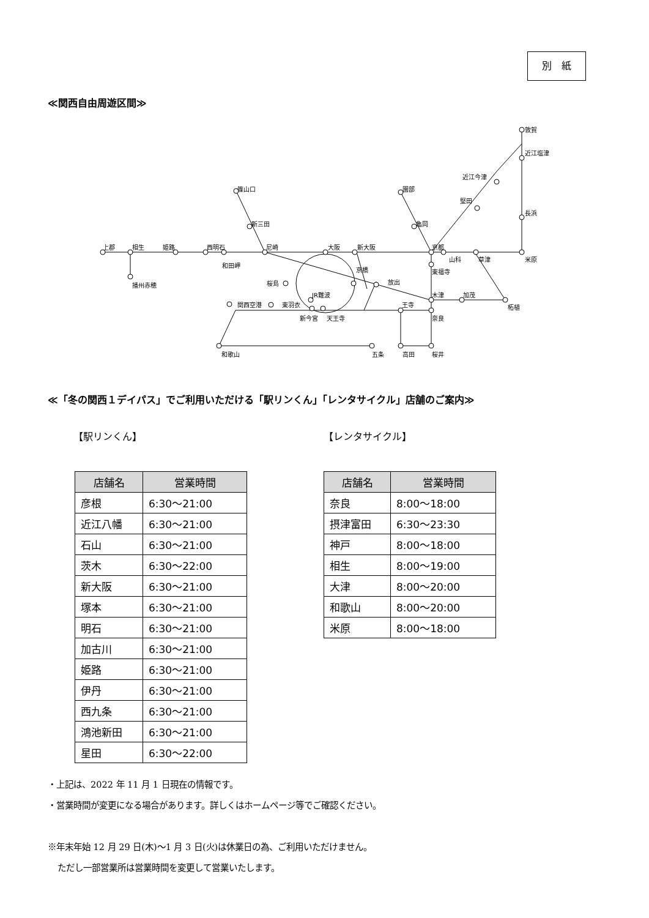別　紙
≪関西自由周遊区間≫
上郡
相生
姫路
西明石
和田岬
播州赤穂
篠山口
新三田
尼崎
大阪
新大阪
京橋
放出
桜島
JR難波
関西空港
東羽衣
新今宮
天王寺
王寺
和歌山
五条
高田
桜井
奈良
木津
加茂
柘植
東福寺
京都
山科
草津
米原
長浜
堅田
近江今津
近江塩津
敦賀
園部
亀岡
≪「冬の関西１デイパス」でご利用いただける「駅リンくん」「レンタサイクル」店舗のご案内≫
【駅リンくん】
| 店舗名 | 営業時間 |
| --- | --- |
| 彦根 | 6:30～21:00 |
| 近江八幡 | 6:30～21:00 |
| 石山 | 6:30～21:00 |
| 茨木 | 6:30～22:00 |
| 新大阪 | 6:30～21:00 |
| 塚本 | 6:30～21:00 |
| 明石 | 6:30～21:00 |
| 加古川 | 6:30～21:00 |
| 姫路 | 6:30～21:00 |
| 伊丹 | 6:30～21:00 |
| 西九条 | 6:30～21:00 |
| 鴻池新田 | 6:30～21:00 |
| 星田 | 6:30～22:00 |
【レンタサイクル】
| 店舗名 | 営業時間 |
| --- | --- |
| 奈良 | 8:00～18:00 |
| 摂津富田 | 6:30～23:30 |
| 神戸 | 8:00～18:00 |
| 相生 | 8:00～19:00 |
| 大津 | 8:00～20:00 |
| 和歌山 | 8:00～20:00 |
| 米原 | 8:00～18:00 |
・上記は、2022 年 11 月 1 日現在の情報です。
・営業時間が変更になる場合があります。詳しくはホームページ等でご確認ください。
※年末年始 12 月 29 日(木)～1 月 3 日(火)は休業日の為、ご利用いただけません。
ただし一部営業所は営業時間を変更して営業いたします。